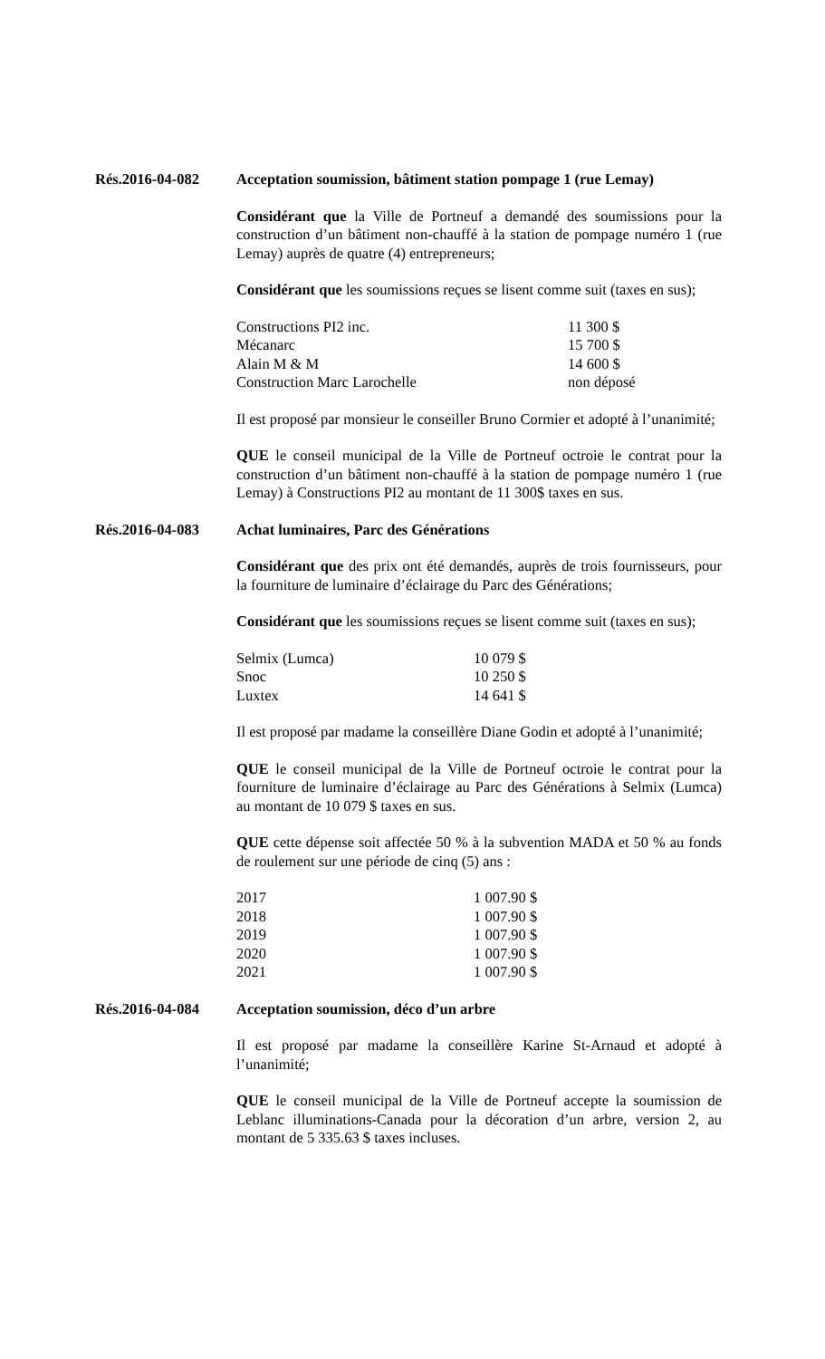Rés.2016-04-082 Acceptation soumission, bâtiment station pompage 1 (rue Lemay)
Considérant que la Ville de Portneuf a demandé des soumissions pour la construction d’un bâtiment non-chauffé à la station de pompage numéro 1 (rue Lemay) auprès de quatre (4) entrepreneurs;
Considérant que les soumissions reçues se lisent comme suit (taxes en sus);
| Constructions PI2 inc. | 11 300 $ |
| Mécanarc | 15 700 $ |
| Alain M & M | 14 600 $ |
| Construction Marc Larochelle | non déposé |
Il est proposé par monsieur le conseiller Bruno Cormier et adopté à l’unanimité;
QUE le conseil municipal de la Ville de Portneuf octroie le contrat pour la construction d’un bâtiment non-chauffé à la station de pompage numéro 1 (rue Lemay) à Constructions PI2 au montant de 11 300$ taxes en sus.
Rés.2016-04-083 Achat luminaires, Parc des Générations
Considérant que des prix ont été demandés, auprès de trois fournisseurs, pour la fourniture de luminaire d’éclairage du Parc des Générations;
Considérant que les soumissions reçues se lisent comme suit (taxes en sus);
| Selmix (Lumca) | 10 079 $ |
| Snoc | 10 250 $ |
| Luxtex | 14 641 $ |
Il est proposé par madame la conseillère Diane Godin et adopté à l’unanimité;
QUE le conseil municipal de la Ville de Portneuf octroie le contrat pour la fourniture de luminaire d’éclairage au Parc des Générations à Selmix (Lumca) au montant de 10 079 $ taxes en sus.
QUE cette dépense soit affectée 50 % à la subvention MADA et 50 % au fonds de roulement sur une période de cinq (5) ans :
| 2017 | 1 007.90 $ |
| 2018 | 1 007.90 $ |
| 2019 | 1 007.90 $ |
| 2020 | 1 007.90 $ |
| 2021 | 1 007.90 $ |
Rés.2016-04-084 Acceptation soumission, déco d’un arbre
Il est proposé par madame la conseillère Karine St-Arnaud et adopté à l’unanimité;
QUE le conseil municipal de la Ville de Portneuf accepte la soumission de Leblanc illuminations-Canada pour la décoration d’un arbre, version 2, au montant de 5 335.63 $ taxes incluses.